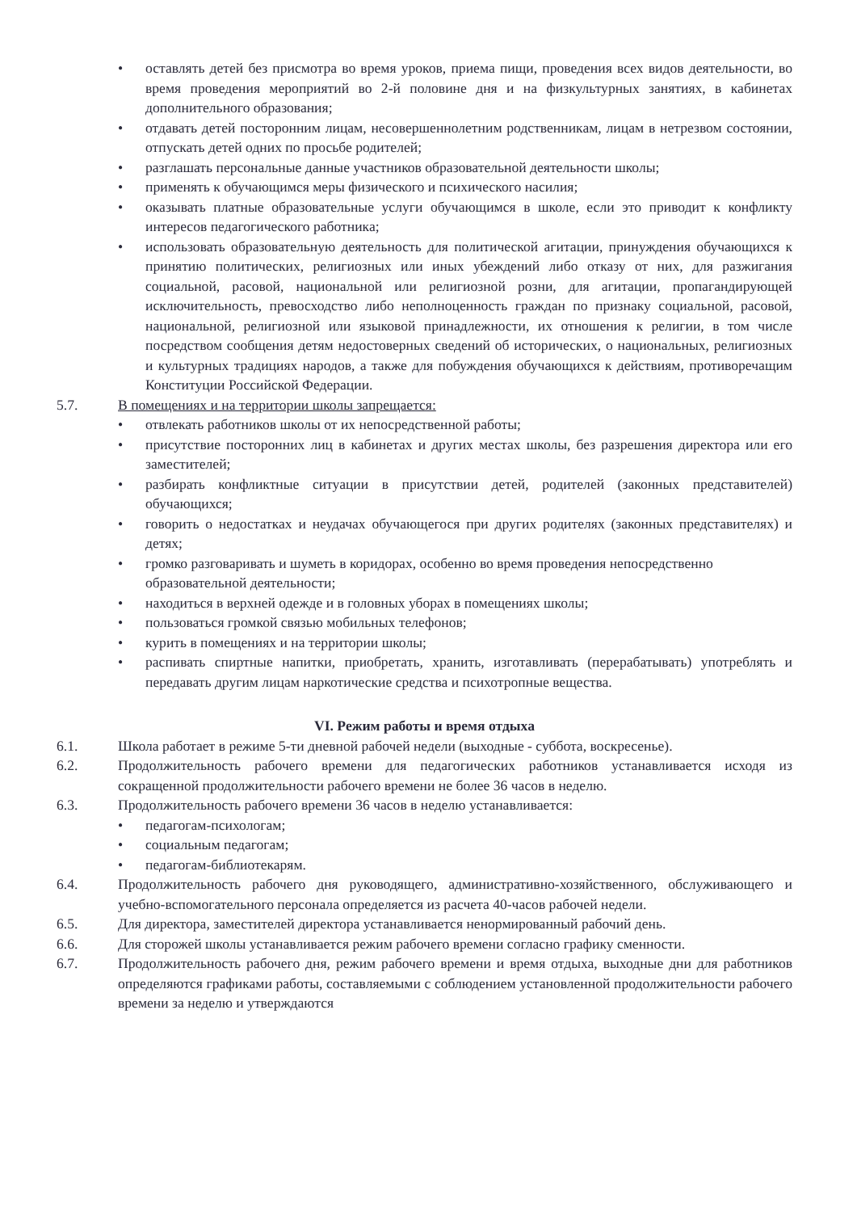• оставлять детей без присмотра во время уроков, приема пищи, проведения всех видов деятельности, во время проведения мероприятий во 2-й половине дня и на физкультурных занятиях, в кабинетах дополнительного образования;
• отдавать детей посторонним лицам, несовершеннолетним родственникам, лицам в нетрезвом состоянии, отпускать детей одних по просьбе родителей;
• разглашать персональные данные участников образовательной деятельности школы;
• применять к обучающимся меры физического и психического насилия;
• оказывать платные образовательные услуги обучающимся в школе, если это приводит к конфликту интересов педагогического работника;
• использовать образовательную деятельность для политической агитации, принуждения обучающихся к принятию политических, религиозных или иных убеждений либо отказу от них, для разжигания социальной, расовой, национальной или религиозной розни, для агитации, пропагандирующей исключительность, превосходство либо неполноценность граждан по признаку социальной, расовой, национальной, религиозной или языковой принадлежности, их отношения к религии, в том числе посредством сообщения детям недостоверных сведений об исторических, о национальных, религиозных и культурных традициях народов, а также для побуждения обучающихся к действиям, противоречащим Конституции Российской Федерации.
5.7. В помещениях и на территории школы запрещается:
• отвлекать работников школы от их непосредственной работы;
• присутствие посторонних лиц в кабинетах и других местах школы, без разрешения директора или его заместителей;
• разбирать конфликтные ситуации в присутствии детей, родителей (законных представителей) обучающихся;
• говорить о недостатках и неудачах обучающегося при других родителях (законных представителях) и детях;
• громко разговаривать и шуметь в коридорах, особенно во время проведения непосредственно образовательной деятельности;
• находиться в верхней одежде и в головных уборах в помещениях школы;
• пользоваться громкой связью мобильных телефонов;
• курить в помещениях и на территории школы;
• распивать спиртные напитки, приобретать, хранить, изготавливать (перерабатывать) употреблять и передавать другим лицам наркотические средства и психотропные вещества.
VI. Режим работы и время отдыха
6.1. Школа работает в режиме 5-ти дневной рабочей недели (выходные - суббота, воскресенье).
6.2. Продолжительность рабочего времени для педагогических работников устанавливается исходя из сокращенной продолжительности рабочего времени не более 36 часов в неделю.
6.3. Продолжительность рабочего времени 36 часов в неделю устанавливается:
• педагогам-психологам;
• социальным педагогам;
• педагогам-библиотекарям.
6.4. Продолжительность рабочего дня руководящего, административно-хозяйственного, обслуживающего и учебно-вспомогательного персонала определяется из расчета 40-часов рабочей недели.
6.5. Для директора, заместителей директора устанавливается ненормированный рабочий день.
6.6. Для сторожей школы устанавливается режим рабочего времени согласно графику сменности.
6.7. Продолжительность рабочего дня, режим рабочего времени и время отдыха, выходные дни для работников определяются графиками работы, составляемыми с соблюдением установленной продолжительности рабочего времени за неделю и утверждаются